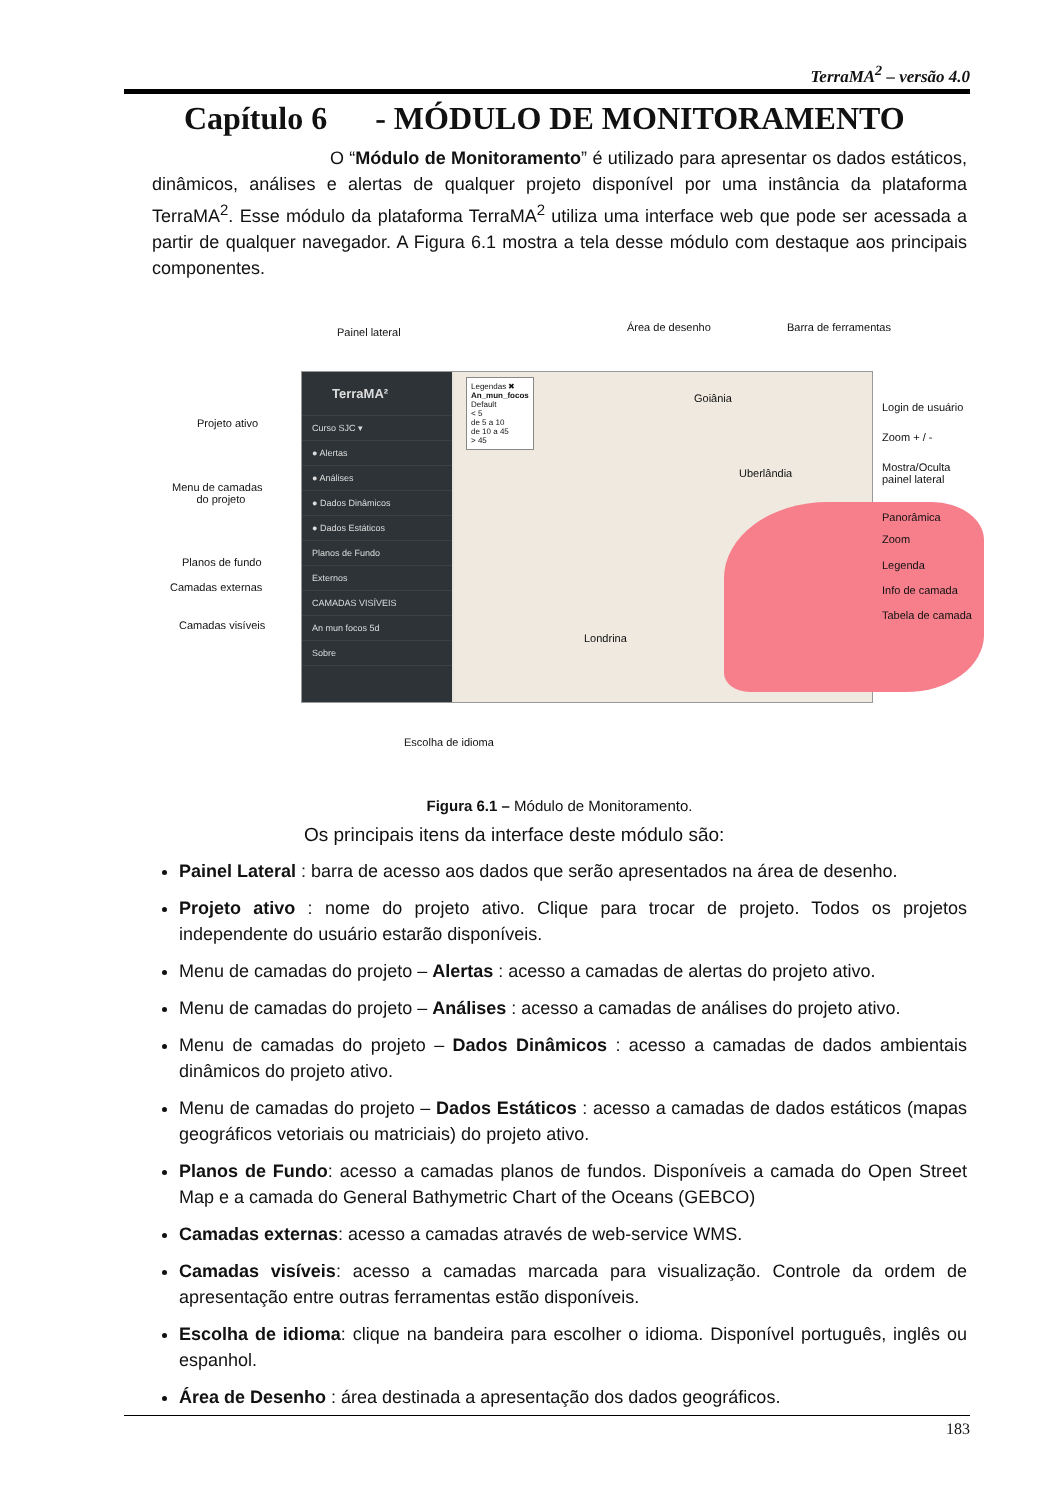TerraMA<sup>2</sup> – versão 4.0
Capítulo 6 - MÓDULO DE MONITORAMENTO
O “Módulo de Monitoramento” é utilizado para apresentar os dados estáticos, dinâmicos, análises e alertas de qualquer projeto disponível por uma instância da plataforma TerraMA<sup>2</sup>. Esse módulo da plataforma TerraMA<sup>2</sup> utiliza uma interface web que pode ser acessada a partir de qualquer navegador. A Figura 6.1 mostra a tela desse módulo com destaque aos principais componentes.
Painel lateral Área de desenho Barra de ferramentas
Projeto ativo
Menu de camadas
do projeto
Planos de fundo
Camadas externas
Camadas visíveis
TerraMA²
Curso SJC ▾
● Alertas
● Análises
● Dados Dinâmicos
● Dados Estáticos
Planos de Fundo
Externos
CAMADAS VISÍVEIS
An mun focos 5d
Sobre
Legendas ✖
An_mun_focos
Default
< 5
de 5 a 10
de 10 a 45
> 45
Goiânia
Uberlândia
Londrina
Login de usuário
Zoom + / -
Mostra/Oculta
painel lateral
Panorâmica
Zoom
Legenda
Info de camada
Tabela de camada
Escolha de idioma
Figura 6.1 – Módulo de Monitoramento.
Os principais itens da interface deste módulo são:
Painel Lateral : barra de acesso aos dados que serão apresentados na área de desenho.
Projeto ativo : nome do projeto ativo. Clique para trocar de projeto. Todos os projetos independente do usuário estarão disponíveis.
Menu de camadas do projeto – Alertas : acesso a camadas de alertas do projeto ativo.
Menu de camadas do projeto – Análises : acesso a camadas de análises do projeto ativo.
Menu de camadas do projeto – Dados Dinâmicos : acesso a camadas de dados ambientais dinâmicos do projeto ativo.
Menu de camadas do projeto – Dados Estáticos : acesso a camadas de dados estáticos (mapas geográficos vetoriais ou matriciais) do projeto ativo.
Planos de Fundo: acesso a camadas planos de fundos. Disponíveis a camada do Open Street Map e a camada do General Bathymetric Chart of the Oceans (GEBCO)
Camadas externas: acesso a camadas através de web-service WMS.
Camadas visíveis: acesso a camadas marcada para visualização. Controle da ordem de apresentação entre outras ferramentas estão disponíveis.
Escolha de idioma: clique na bandeira para escolher o idioma. Disponível português, inglês ou espanhol.
Área de Desenho : área destinada a apresentação dos dados geográficos.
183